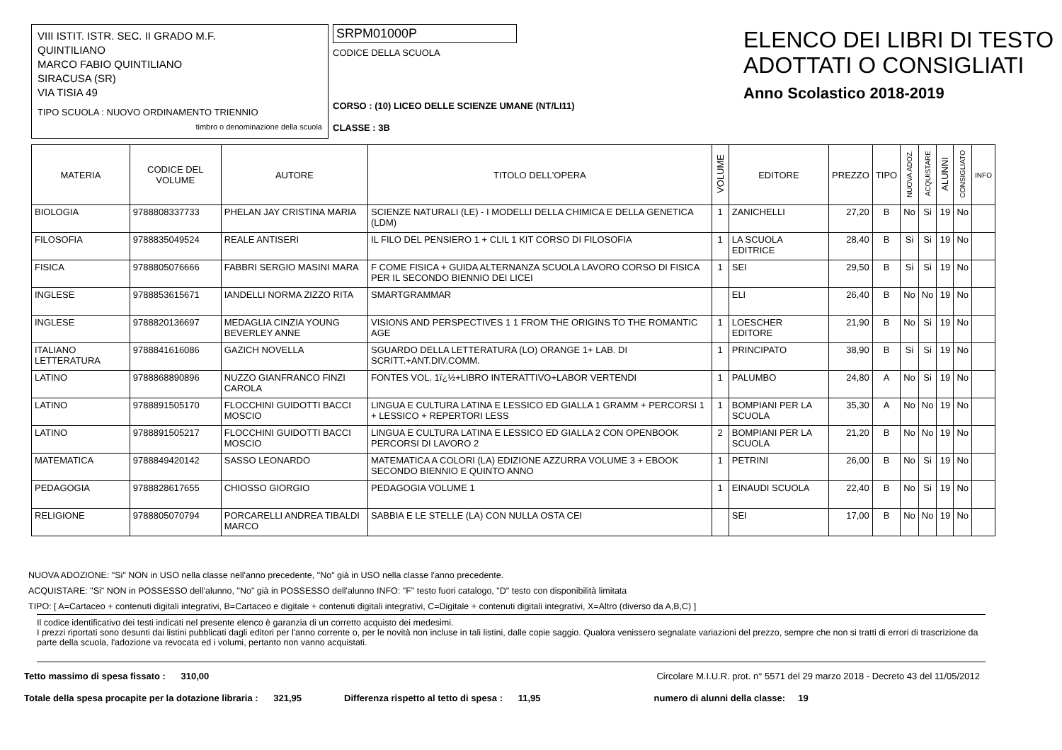VIII ISTIT. ISTR. SEC. II GRADO M.F.
QUINTILIANO
MARCO FABIO QUINTILIANO
SIRACUSA (SR)
VIA TISIA 49
TIPO SCUOLA : NUOVO ORDINAMENTO TRIENNIO
timbro o denominazione della scuola
SRPM01000P
CODICE DELLA SCUOLA
CORSO : (10) LICEO DELLE SCIENZE UMANE (NT/LI11)
CLASSE : 3B
ELENCO DEI LIBRI DI TESTO
ADOTTATI O CONSIGLIATI
Anno Scolastico 2018-2019
| MATERIA | CODICE DEL VOLUME | AUTORE | TITOLO DELL'OPERA | VOLUME | EDITORE | PREZZO | TIPO | NUOVA ADOZ. | ACQUISTARE | ALUNNI | CONSIGLIATO | INFO |
| --- | --- | --- | --- | --- | --- | --- | --- | --- | --- | --- | --- | --- |
| BIOLOGIA | 9788808337733 | PHELAN JAY CRISTINA MARIA | SCIENZE NATURALI (LE) - I MODELLI DELLA CHIMICA E DELLA GENETICA (LDM) | 1 | ZANICHELLI | 27,20 | B | No | Si | 19 | No | |
| FILOSOFIA | 9788835049524 | REALE ANTISERI | IL FILO DEL PENSIERO 1 + CLIL 1 KIT CORSO DI FILOSOFIA | 1 | LA SCUOLA EDITRICE | 28,40 | B | Si | Si | 19 | No | |
| FISICA | 9788805076666 | FABBRI SERGIO MASINI MARA | F COME FISICA + GUIDA ALTERNANZA SCUOLA LAVORO CORSO DI FISICA PER IL SECONDO BIENNIO DEI LICEI | 1 | SEI | 29,50 | B | Si | Si | 19 | No | |
| INGLESE | 9788853615671 | IANDELLI NORMA ZIZZO RITA | SMARTGRAMMAR | | ELI | 26,40 | B | No | No | 19 | No | |
| INGLESE | 9788820136697 | MEDAGLIA CINZIA YOUNG BEVERLEY ANNE | VISIONS AND PERSPECTIVES 1 1 FROM THE ORIGINS TO THE ROMANTIC AGE | 1 | LOESCHER EDITORE | 21,90 | B | No | Si | 19 | No | |
| ITALIANO LETTERATURA | 9788841616086 | GAZICH NOVELLA | SGUARDO DELLA LETTERATURA (LO) ORANGE 1+ LAB. DI SCRITT.+ANT.DIV.COMM. | 1 | PRINCIPATO | 38,90 | B | Si | Si | 19 | No | |
| LATINO | 9788868890896 | NUZZO GIANFRANCO FINZI CAROLA | FONTES VOL. 1ï¿½+LIBRO INTERATTIVO+LABOR VERTENDI | 1 | PALUMBO | 24,80 | A | No | Si | 19 | No | |
| LATINO | 9788891505170 | FLOCCHINI GUIDOTTI BACCI MOSCIO | LINGUA E CULTURA LATINA E LESSICO ED GIALLA 1 GRAMM + PERCORSI 1 + LESSICO + REPERTORI LESS | 1 | BOMPIANI PER LA SCUOLA | 35,30 | A | No | No | 19 | No | |
| LATINO | 9788891505217 | FLOCCHINI GUIDOTTI BACCI MOSCIO | LINGUA E CULTURA LATINA E LESSICO ED GIALLA 2 CON OPENBOOK PERCORSI DI LAVORO 2 | 2 | BOMPIANI PER LA SCUOLA | 21,20 | B | No | No | 19 | No | |
| MATEMATICA | 9788849420142 | SASSO LEONARDO | MATEMATICA A COLORI (LA) EDIZIONE AZZURRA VOLUME 3 + EBOOK SECONDO BIENNIO E QUINTO ANNO | 1 | PETRINI | 26,00 | B | No | Si | 19 | No | |
| PEDAGOGIA | 9788828617655 | CHIOSSO GIORGIO | PEDAGOGIA VOLUME 1 | 1 | EINAUDI SCUOLA | 22,40 | B | No | Si | 19 | No | |
| RELIGIONE | 9788805070794 | PORCARELLI ANDREA TIBALDI MARCO | SABBIA E LE STELLE (LA) CON NULLA OSTA CEI | | SEI | 17,00 | B | No | No | 19 | No | |
NUOVA ADOZIONE: "Si" NON in USO nella classe nell'anno precedente, "No" già in USO nella classe l'anno precedente.
ACQUISTARE: "Si" NON in POSSESSO dell'alunno, "No" già in POSSESSO dell'alunno INFO: "F" testo fuori catalogo, "D" testo con disponibilità limitata
TIPO: [ A=Cartaceo + contenuti digitali integrativi, B=Cartaceo e digitale + contenuti digitali integrativi, C=Digitale + contenuti digitali integrativi, X=Altro (diverso da A,B,C) ]
Il codice identificativo dei testi indicati nel presente elenco è garanzia di un corretto acquisto dei medesimi.
I prezzi riportati sono desunti dai listini pubblicati dagli editori per l'anno corrente o, per le novità non incluse in tali listini, dalle copie saggio. Qualora venissero segnalate variazioni del prezzo, sempre che non si tratti di errori di trascrizione da parte della scuola, l'adozione va revocata ed i volumi, pertanto non vanno acquistati.
Tetto massimo di spesa fissato : 310,00 Circolare M.I.U.R. prot. n° 5571 del 29 marzo 2018 - Decreto 43 del 11/05/2012
Totale della spesa procapite per la dotazione libraria : 321,95 Differenza rispetto al tetto di spesa : 11,95 numero di alunni della classe: 19